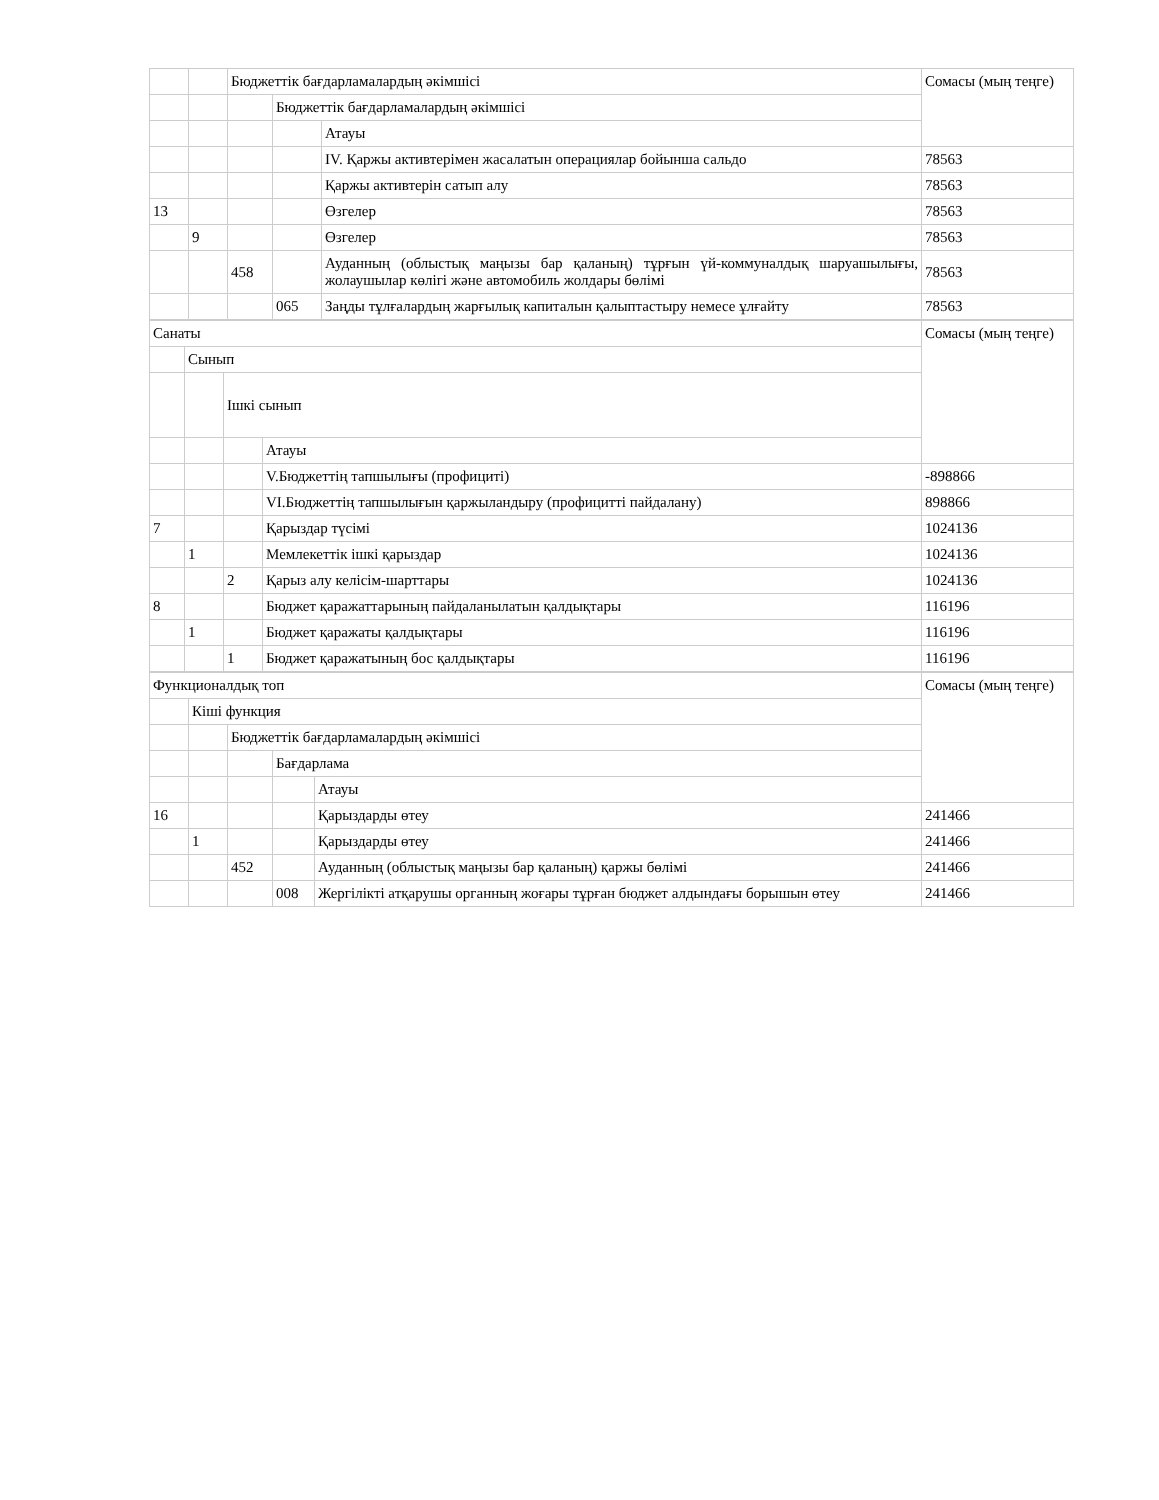| | | Бюджеттік бағдарламалардың әкімшісі | | | Сомасы (мың теңге) |
| | | | Бюджеттік бағдарламалардың әкімшісі | | |
| | | | | Атауы | |
| | | | | IV. Қаржы активтерімен жасалатын операциялар бойынша сальдо | 78563 |
| | | | | Қаржы активтерін сатып алу | 78563 |
| 13 | | | | Өзгелер | 78563 |
| | 9 | | | Өзгелер | 78563 |
| | | 458 | | Ауданның (облыстық маңызы бар қаланың) тұрғын үй-коммуналдық шаруашылығы, жолаушылар көлігі және автомобиль жолдары бөлімі | 78563 |
| | | | 065 | Заңды тұлғалардың жарғылық капиталын қалыптастыру немесе ұлғайту | 78563 |
| Санаты | | | | Сомасы (мың теңге) |
| | Сынып | | | |
| | | Ішкі сынып | | |
| | | | Атауы | |
| | | | V.Бюджеттің тапшылығы (профициті) | -898866 |
| | | | VI.Бюджеттің тапшылығын қаржыландыру (профицитті пайдалану) | 898866 |
| 7 | | | Қарыздар түсімі | 1024136 |
| | 1 | | Мемлекеттік ішкі қарыздар | 1024136 |
| | | 2 | Қарыз алу келісім-шарттары | 1024136 |
| 8 | | | Бюджет қаражаттарының пайдаланылатын қалдықтары | 116196 |
| | 1 | | Бюджет қаражаты қалдықтары | 116196 |
| | | 1 | Бюджет қаражатының бос қалдықтары | 116196 |
| Функционалдық топ | | | | | Сомасы (мың теңге) |
| | Кіші функция | | | | |
| | | Бюджеттік бағдарламалардың әкімшісі | | | |
| | | | Бағдарлама | | |
| | | | | Атауы | |
| 16 | | | | Қарыздарды өтеу | 241466 |
| | 1 | | | Қарыздарды өтеу | 241466 |
| | | 452 | | Ауданның (облыстық маңызы бар қаланың) қаржы бөлімі | 241466 |
| | | | 008 | Жергілікті атқарушы органның жоғары тұрған бюджет алдындағы борышын өтеу | 241466 |